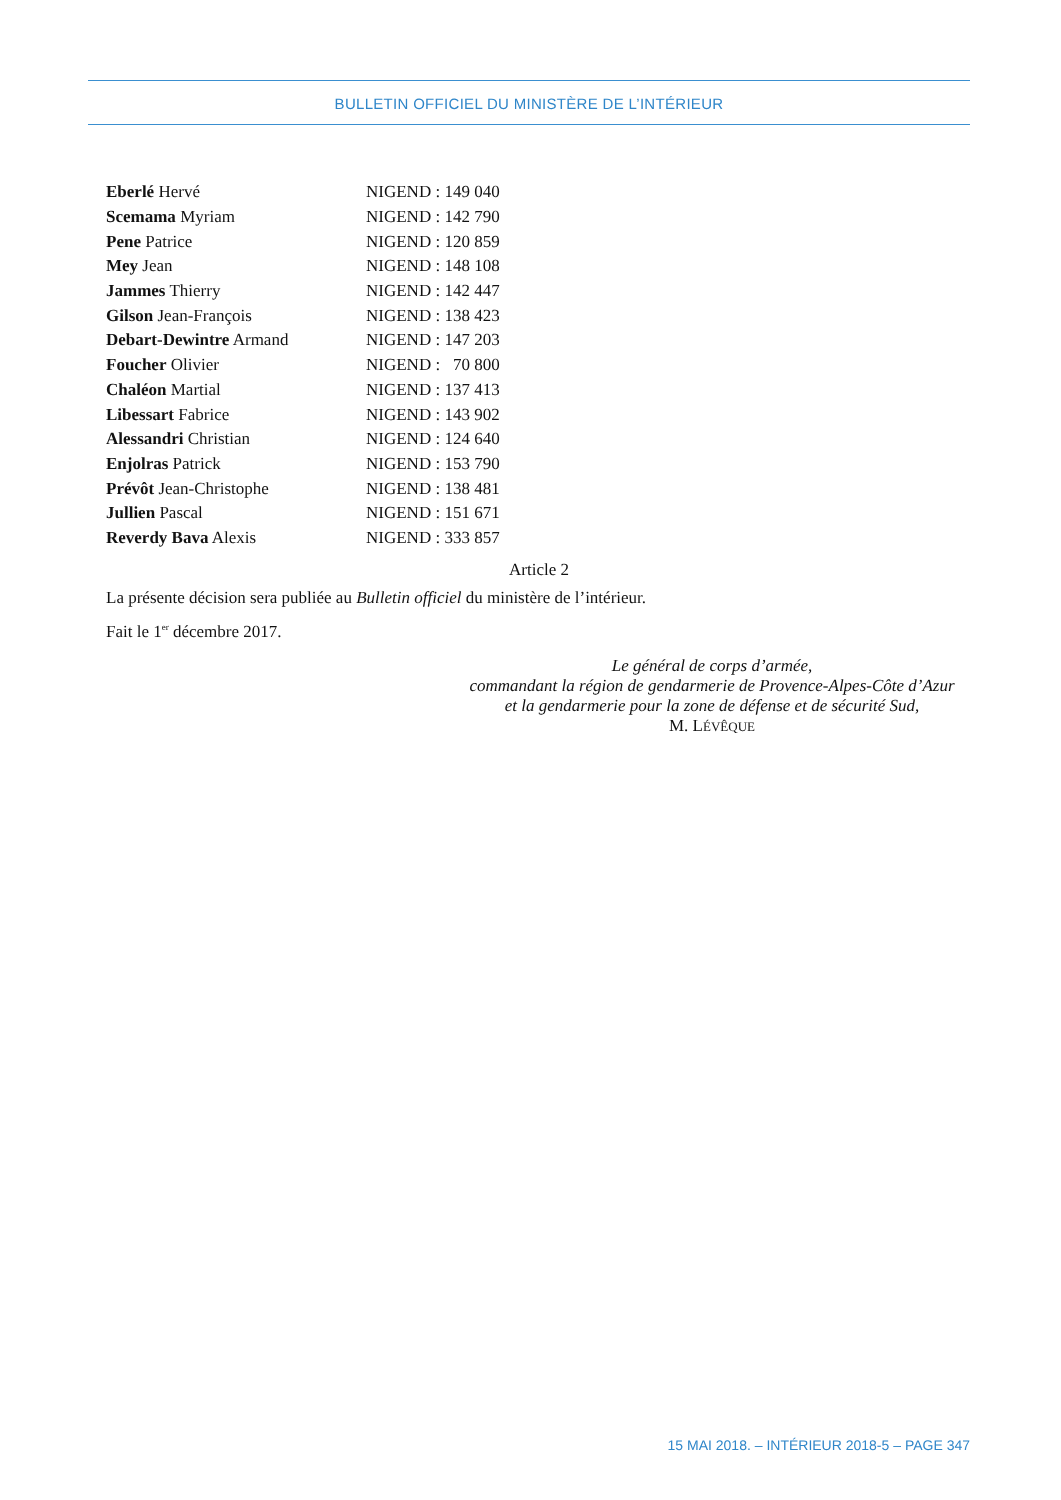BULLETIN OFFICIEL DU MINISTÈRE DE L’INTÉRIEUR
| Eberlé Hervé | NIGEND : 149 040 |
| Scemama Myriam | NIGEND : 142 790 |
| Pene Patrice | NIGEND : 120 859 |
| Mey Jean | NIGEND : 148 108 |
| Jammes Thierry | NIGEND : 142 447 |
| Gilson Jean-François | NIGEND : 138 423 |
| Debart-Dewintre Armand | NIGEND : 147 203 |
| Foucher Olivier | NIGEND : 70 800 |
| Chaléon Martial | NIGEND : 137 413 |
| Libessart Fabrice | NIGEND : 143 902 |
| Alessandri Christian | NIGEND : 124 640 |
| Enjolras Patrick | NIGEND : 153 790 |
| Prévôt Jean-Christophe | NIGEND : 138 481 |
| Jullien Pascal | NIGEND : 151 671 |
| Reverdy Bava Alexis | NIGEND : 333 857 |
Article 2
La présente décision sera publiée au Bulletin officiel du ministère de l’intérieur.
Fait le 1<sup>er</sup> décembre 2017.
Le général de corps d’armée,
commandant la région de gendarmerie de Provence-Alpes-Côte d’Azur
et la gendarmerie pour la zone de défense et de sécurité Sud,
M. LÉVÊQUE
15 MAI 2018. – INTÉRIEUR 2018-5 – PAGE 347